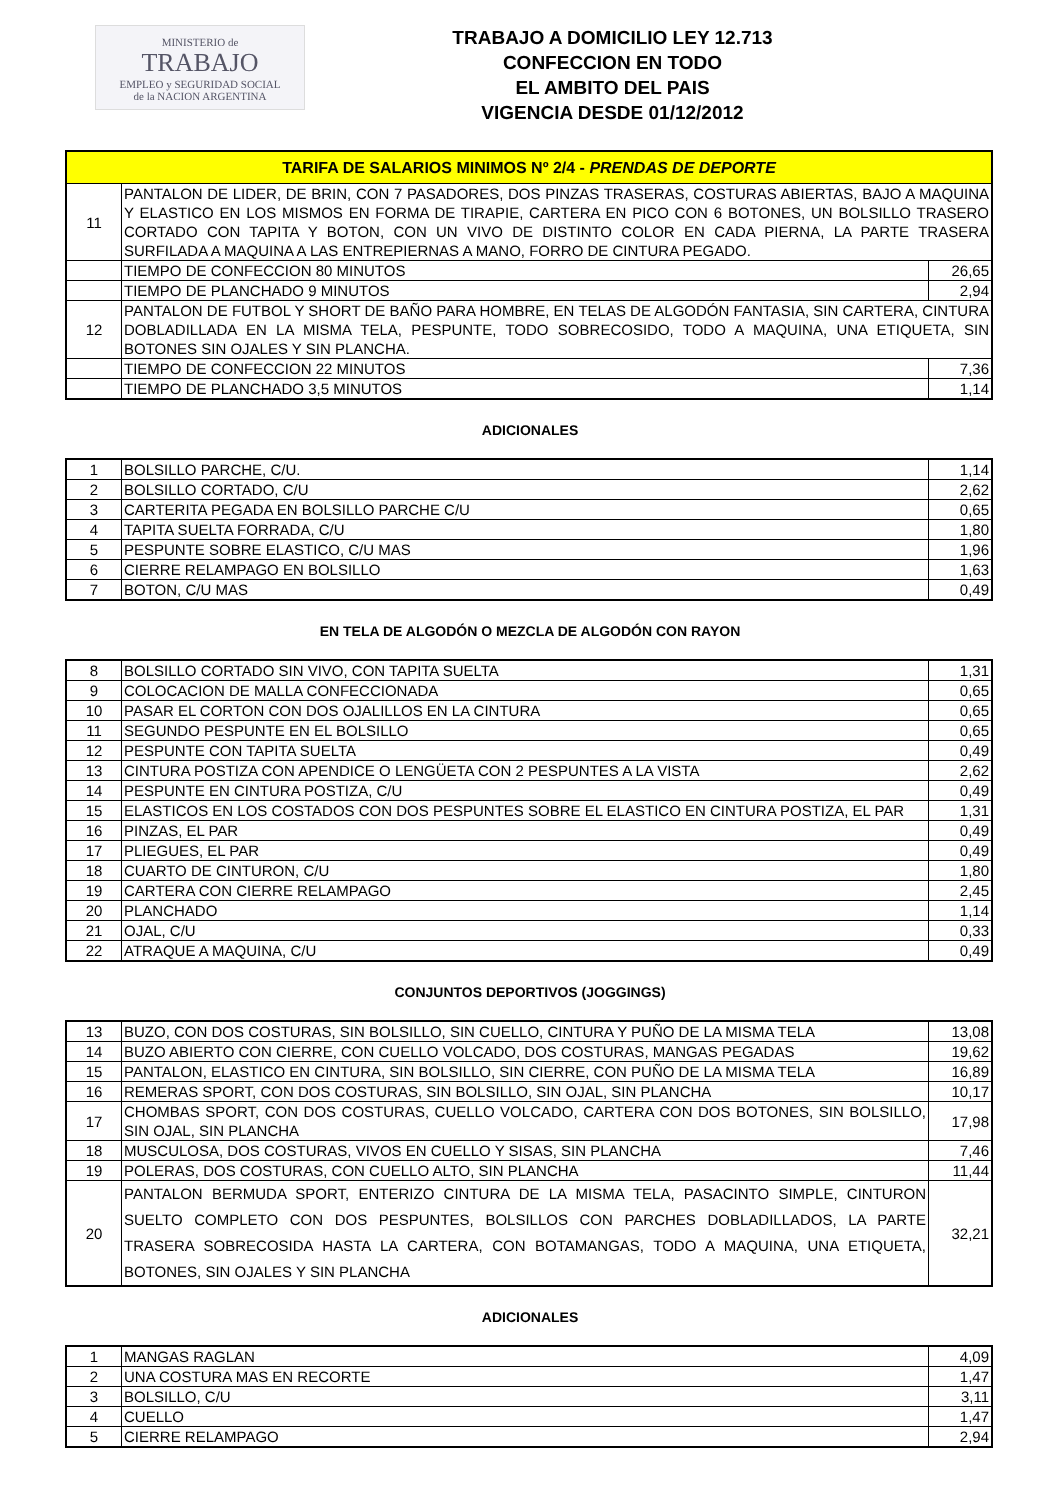MINISTERIO de
TRABAJO
EMPLEO y SEGURIDAD SOCIAL
de la NACION ARGENTINA
TRABAJO A DOMICILIO LEY 12.713
CONFECCION EN TODO
EL AMBITO DEL PAIS
VIGENCIA DESDE 01/12/2012
| TARIFA DE SALARIOS MINIMOS Nº 2/4 - PRENDAS DE DEPORTE | | |
| --- | --- | --- |
| 11 | PANTALON DE LIDER, DE BRIN, CON 7 PASADORES, DOS PINZAS TRASERAS, COSTURAS ABIERTAS, BAJO A MAQUINA Y ELASTICO EN LOS MISMOS EN FORMA DE TIRAPIE, CARTERA EN PICO CON 6 BOTONES, UN BOLSILLO TRASERO CORTADO CON TAPITA Y BOTON, CON UN VIVO DE DISTINTO COLOR EN CADA PIERNA, LA PARTE TRASERA SURFILADA A MAQUINA A LAS ENTREPIERNAS A MANO, FORRO DE CINTURA PEGADO. | |
| | TIEMPO DE CONFECCION 80 MINUTOS | 26,65 |
| | TIEMPO DE PLANCHADO 9 MINUTOS | 2,94 |
| 12 | PANTALON DE FUTBOL Y SHORT DE BAÑO PARA HOMBRE, EN TELAS DE ALGODÓN FANTASIA, SIN CARTERA, CINTURA DOBLADILLADA EN LA MISMA TELA, PESPUNTE, TODO SOBRECOSIDO, TODO A MAQUINA, UNA ETIQUETA, SIN BOTONES SIN OJALES Y SIN PLANCHA. | |
| | TIEMPO DE CONFECCION 22 MINUTOS | 7,36 |
| | TIEMPO DE PLANCHADO 3,5 MINUTOS | 1,14 |
ADICIONALES
| 1 | BOLSILLO PARCHE, C/U. | 1,14 |
| 2 | BOLSILLO CORTADO, C/U | 2,62 |
| 3 | CARTERITA PEGADA EN BOLSILLO PARCHE C/U | 0,65 |
| 4 | TAPITA SUELTA FORRADA, C/U | 1,80 |
| 5 | PESPUNTE SOBRE ELASTICO, C/U MAS | 1,96 |
| 6 | CIERRE RELAMPAGO EN BOLSILLO | 1,63 |
| 7 | BOTON, C/U MAS | 0,49 |
EN TELA DE ALGODÓN O MEZCLA DE ALGODÓN CON RAYON
| 8 | BOLSILLO CORTADO SIN VIVO, CON TAPITA SUELTA | 1,31 |
| 9 | COLOCACION DE MALLA CONFECCIONADA | 0,65 |
| 10 | PASAR EL CORTON CON DOS OJALILLOS EN LA CINTURA | 0,65 |
| 11 | SEGUNDO PESPUNTE EN EL BOLSILLO | 0,65 |
| 12 | PESPUNTE CON TAPITA SUELTA | 0,49 |
| 13 | CINTURA POSTIZA CON APENDICE O LENGÜETA CON 2 PESPUNTES A LA VISTA | 2,62 |
| 14 | PESPUNTE EN CINTURA POSTIZA, C/U | 0,49 |
| 15 | ELASTICOS EN LOS COSTADOS CON DOS PESPUNTES SOBRE EL ELASTICO EN CINTURA POSTIZA, EL PAR | 1,31 |
| 16 | PINZAS, EL PAR | 0,49 |
| 17 | PLIEGUES, EL PAR | 0,49 |
| 18 | CUARTO DE CINTURON, C/U | 1,80 |
| 19 | CARTERA CON CIERRE RELAMPAGO | 2,45 |
| 20 | PLANCHADO | 1,14 |
| 21 | OJAL, C/U | 0,33 |
| 22 | ATRAQUE A MAQUINA, C/U | 0,49 |
CONJUNTOS DEPORTIVOS (JOGGINGS)
| 13 | BUZO, CON DOS COSTURAS, SIN BOLSILLO, SIN CUELLO, CINTURA Y PUÑO DE LA MISMA TELA | 13,08 |
| 14 | BUZO ABIERTO CON CIERRE, CON CUELLO VOLCADO, DOS COSTURAS, MANGAS PEGADAS | 19,62 |
| 15 | PANTALON, ELASTICO EN CINTURA, SIN BOLSILLO, SIN CIERRE, CON PUÑO DE LA MISMA TELA | 16,89 |
| 16 | REMERAS SPORT, CON DOS COSTURAS, SIN BOLSILLO, SIN OJAL, SIN PLANCHA | 10,17 |
| 17 | CHOMBAS SPORT, CON DOS COSTURAS, CUELLO VOLCADO, CARTERA CON DOS BOTONES, SIN BOLSILLO, SIN OJAL, SIN PLANCHA | 17,98 |
| 18 | MUSCULOSA, DOS COSTURAS, VIVOS EN CUELLO Y SISAS, SIN PLANCHA | 7,46 |
| 19 | POLERAS, DOS COSTURAS, CON CUELLO ALTO, SIN PLANCHA | 11,44 |
| 20 | PANTALON BERMUDA SPORT, ENTERIZO CINTURA DE LA MISMA TELA, PASACINTO SIMPLE, CINTURON SUELTO COMPLETO CON DOS PESPUNTES, BOLSILLOS CON PARCHES DOBLADILLADOS, LA PARTE TRASERA SOBRECOSIDA HASTA LA CARTERA, CON BOTAMANGAS, TODO A MAQUINA, UNA ETIQUETA, BOTONES, SIN OJALES Y SIN PLANCHA | 32,21 |
ADICIONALES
| 1 | MANGAS RAGLAN | 4,09 |
| 2 | UNA COSTURA MAS EN RECORTE | 1,47 |
| 3 | BOLSILLO, C/U | 3,11 |
| 4 | CUELLO | 1,47 |
| 5 | CIERRE RELAMPAGO | 2,94 |